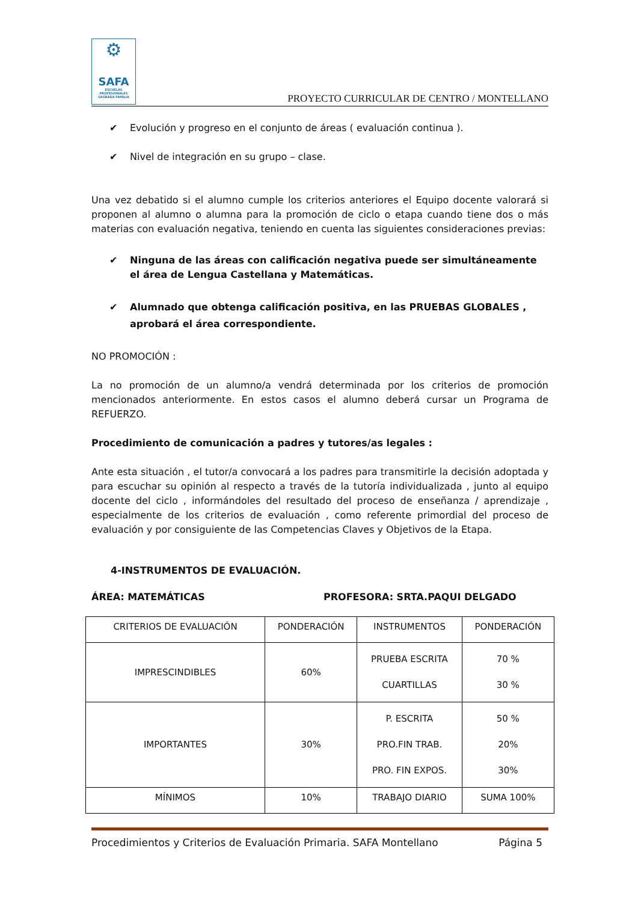⚙
SAFA
ESCUELAS PROFESIONALES SAGRADA FAMILIA
PROYECTO CURRICULAR DE CENTRO / MONTELLANO
✔ Evolución y progreso en el conjunto de áreas ( evaluación continua ).
✔ Nivel de integración en su grupo – clase.
Una vez debatido si el alumno cumple los criterios anteriores el Equipo docente valorará si proponen al alumno o alumna para la promoción de ciclo o etapa cuando tiene dos o más materias con evaluación negativa, teniendo en cuenta las siguientes consideraciones previas:
✔ Ninguna de las áreas con calificación negativa puede ser simultáneamente el área de Lengua Castellana y Matemáticas.
✔ Alumnado que obtenga calificación positiva, en las PRUEBAS GLOBALES , aprobará el área correspondiente.
NO PROMOCIÓN :
La no promoción de un alumno/a vendrá determinada por los criterios de promoción mencionados anteriormente. En estos casos el alumno deberá cursar un Programa de REFUERZO.
Procedimiento de comunicación a padres y tutores/as legales :
Ante esta situación , el tutor/a convocará a los padres para transmitirle la decisión adoptada y para escuchar su opinión al respecto a través de la tutoría individualizada , junto al equipo docente del ciclo , informándoles del resultado del proceso de enseñanza / aprendizaje , especialmente de los criterios de evaluación , como referente primordial del proceso de evaluación y por consiguiente de las Competencias Claves y Objetivos de la Etapa.
4-INSTRUMENTOS DE EVALUACIÓN.
ÁREA: MATEMÁTICAS PROFESORA: SRTA.PAQUI DELGADO
| CRITERIOS DE EVALUACIÓN | PONDERACIÓN | INSTRUMENTOS | PONDERACIÓN |
| IMPRESCINDIBLES | 60% | PRUEBA ESCRITA CUARTILLAS | 70 % 30 % |
| IMPORTANTES | 30% | P. ESCRITA PRO.FIN TRAB. PRO. FIN EXPOS. | 50 % 20% 30% |
| MÍNIMOS | 10% | TRABAJO DIARIO | SUMA 100% |
Procedimientos y Criterios de Evaluación Primaria. SAFA Montellano Página 5